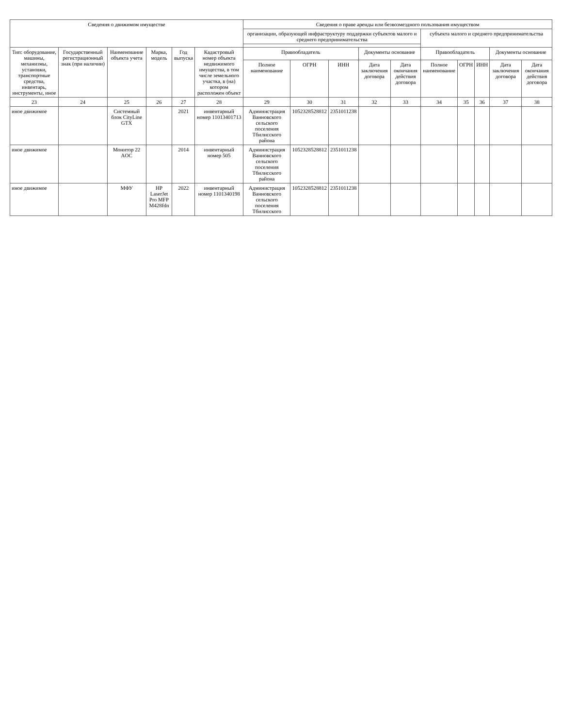| Сведения о движимом имуществе | | | | | | Сведения о праве аренды или безвозмездного пользования имуществом | | | | | | | | | |
| --- | --- | --- | --- | --- | --- | --- | --- | --- | --- | --- | --- | --- | --- | --- | --- |
| | | | | | | организации, образующей инфраструктуру поддержки субъектов малого и среднего предпринимательства | | | | | субъекта малого и среднего предпринимательства | | | | |
| Тип: оборудование, машины, механизмы, установки, транспортные средства, инвентарь, инструменты, иное | Государственный регистрационный знак (при наличии) | Наименование объекта учета | Марка, модель | Год выпуска | Кадастровый номер объекта недвижимого имущества, в том числе земельного участка, в (на) котором расположен объект | Правообладатель | | | Документы основание | | Правообладатель | | | Документы основание | |
| | | | | | | Полное наименование | ОГРН | ИНН | Дата заключения договора | Дата окончания действия договора | Полное наименование | ОГРН | ИНН | Дата заключения договора | Дата окончания действия договора |
| 23 | 24 | 25 | 26 | 27 | 28 | 29 | 30 | 31 | 32 | 33 | 34 | 35 | 36 | 37 | 38 |
| иное движимое | | Системный блок CityLine GTX | | 2021 | инвентарный номер 11013401713 | Администрация Ванновского сельского поселения Тбилисского района | 1052328528812 | 2351011238 | | | | | | | |
| иное движимое | | Монитор 22 AOC | | 2014 | инвентарный номер 505 | Администрация Ванновского сельского поселения Тбилисского района | 1052328528812 | 2351011238 | | | | | | | |
| иное движимое | | МФУ | HP LaserJet Pro MFP M428fdn | 2022 | инвентарный номер 1101340198 | Администрация Ванновского сельского поселения Тбилисского | 1052328528812 | 2351011238 | | | | | | | |